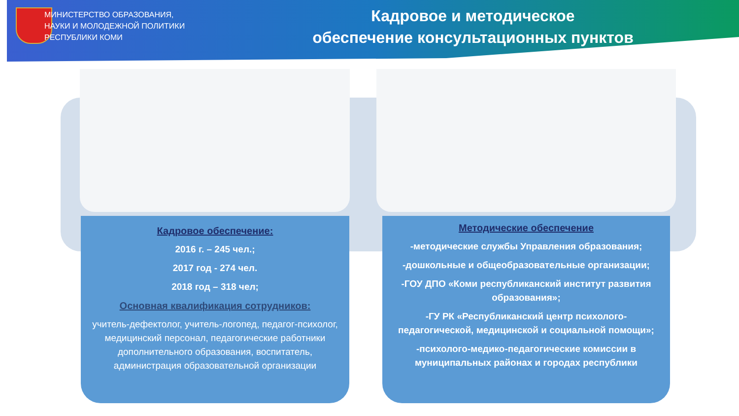МИНИСТЕРСТВО ОБРАЗОВАНИЯ,
НАУКИ И МОЛОДЕЖНОЙ ПОЛИТИКИ
РЕСПУБЛИКИ КОМИ
Кадровое и методическое
обеспечение консультационных пунктов
Кадровое обеспечение:
2016 г. – 245 чел.;
2017 год - 274 чел.
2018 год – 318 чел;
Основная квалификация сотрудников:
учитель-дефектолог, учитель-логопед, педагог-психолог, медицинский персонал, педагогические работники дополнительного образования, воспитатель, администрация образовательной организации
Методические обеспечение
-методические службы Управления образования;
-дошкольные и общеобразовательные организации;
-ГОУ ДПО «Коми республиканский институт развития образования»;
-ГУ РК «Республиканский центр психолого-педагогической, медицинской и социальной помощи»;
-психолого-медико-педагогические комиссии в муниципальных районах и городах республики